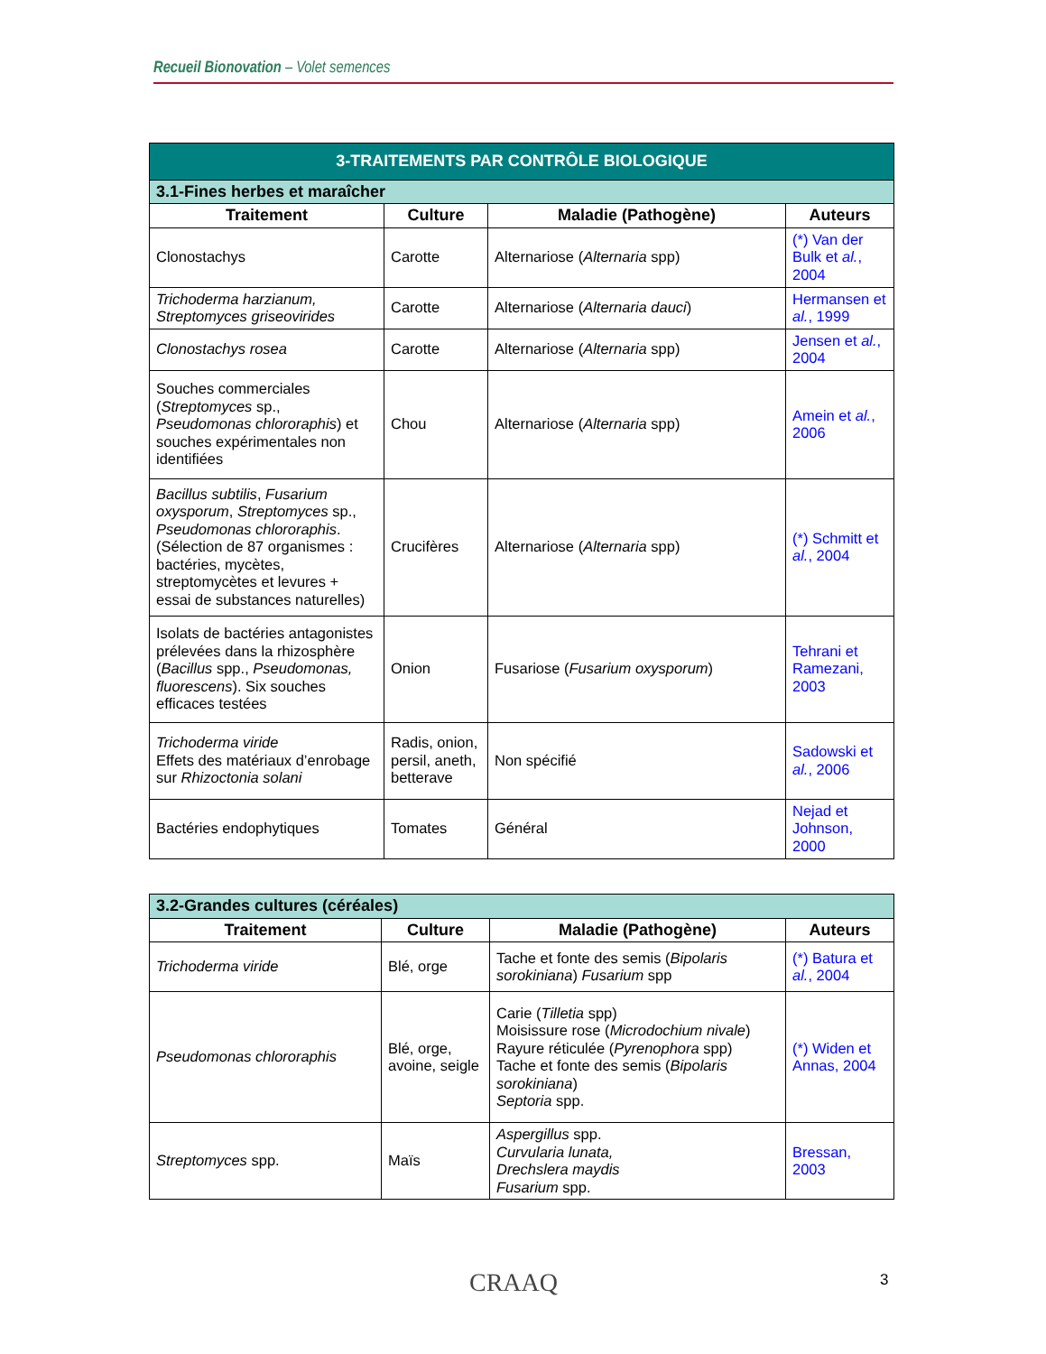Recueil Bionovation – Volet semences
| 3-TRAITEMENTS PAR CONTRÔLE BIOLOGIQUE | | | |
| --- | --- | --- | --- |
| 3.1-Fines herbes et maraîcher | | | |
| Traitement | Culture | Maladie (Pathogène) | Auteurs |
| Clonostachys | Carotte | Alternariose ( Alternaria spp) | (*) Van der Bulk et al. , 2004 |
| Trichoderma harzianum, Streptomyces griseovirides | Carotte | Alternariose ( Alternaria dauci ) | Hermansen et al. , 1999 |
| Clonostachys rosea | Carotte | Alternariose ( Alternaria spp) | Jensen et al. , 2004 |
| Souches commerciales ( Streptomyces sp., Pseudomonas chlororaphis ) et souches expérimentales non identifiées | Chou | Alternariose ( Alternaria spp) | Amein et al. , 2006 |
| Bacillus subtilis , Fusarium oxysporum , Streptomyces sp., Pseudomonas chlororaphis . (Sélection de 87 organismes : bactéries, mycètes, streptomycètes et levures + essai de substances naturelles) | Crucifères | Alternariose ( Alternaria spp) | (*) Schmitt et al. , 2004 |
| Isolats de bactéries antagonistes prélevées dans la rhizosphère ( Bacillus spp., Pseudomonas, fluorescens ). Six souches efficaces testées | Onion | Fusariose ( Fusarium oxysporum ) | Tehrani et Ramezani, 2003 |
| Trichoderma viride Effets des matériaux d’enrobage sur Rhizoctonia solani | Radis, onion, persil, aneth, betterave | Non spécifié | Sadowski et al. , 2006 |
| Bactéries endophytiques | Tomates | Général | Nejad et Johnson, 2000 |
| 3.2-Grandes cultures (céréales) | | | |
| --- | --- | --- | --- |
| Traitement | Culture | Maladie (Pathogène) | Auteurs |
| Trichoderma viride | Blé, orge | Tache et fonte des semis ( Bipolaris sorokiniana ) Fusarium spp | (*) Batura et al. , 2004 |
| Pseudomonas chlororaphis | Blé, orge, avoine, seigle | Carie ( Tilletia spp) Moisissure rose ( Microdochium nivale ) Rayure réticulée ( Pyrenophora spp) Tache et fonte des semis ( Bipolaris sorokiniana ) Septoria spp. | (*) Widen et Annas, 2004 |
| Streptomyces spp. | Maïs | Aspergillus spp. Curvularia lunata, Drechslera maydis Fusarium spp. | Bressan, 2003 |
CRAAQ 3